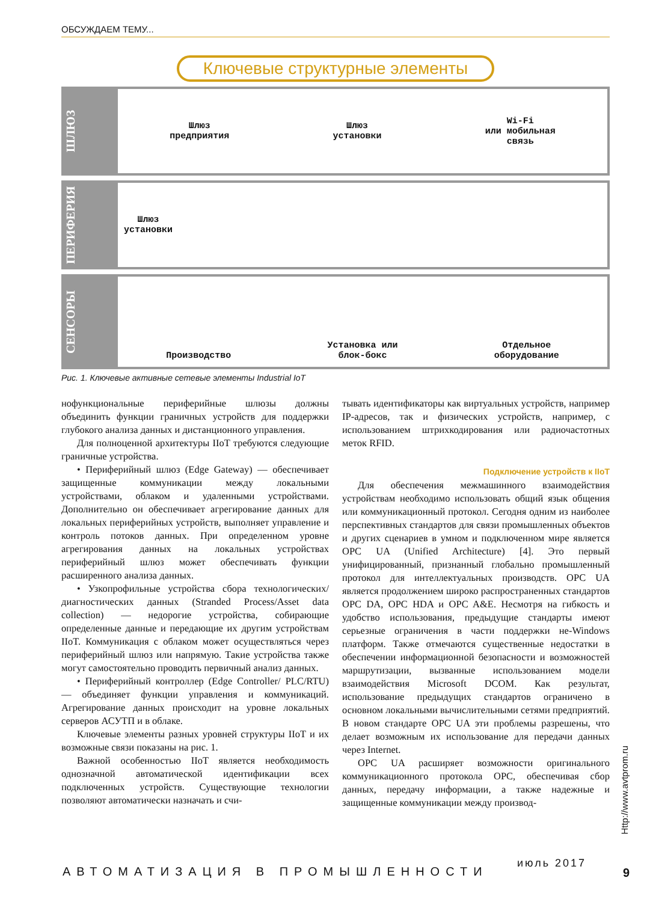ОБСУЖДАЕМ ТЕМУ...
Ключевые структурные элементы
ШЛЮЗ
Шлюз
предприятия
Шлюз
установки
Wi-Fi
или мобильная
связь
ПЕРИФЕРИЯ
Шлюз
установки
СЕНСОРЫ
Производство
Установка или
блок-бокс
Отдельное
оборудование
Рис. 1. Ключевые активные сетевые элементы Industrial IoT
нофункциональные периферийные шлюзы должны объединить функции граничных устройств для поддержки глубокого анализа данных и дистанционного управления.
Для полноценной архитектуры IIoT требуются следующие граничные устройства.
• Периферийный шлюз (Edge Gateway) — обеспечивает защищенные коммуникации между локальными устройствами, облаком и удаленными устройствами. Дополнительно он обеспечивает агрегирование данных для локальных периферийных устройств, выполняет управление и контроль потоков данных. При определенном уровне агрегирования данных на локальных устройствах периферийный шлюз может обеспечивать функции расширенного анализа данных.
• Узкопрофильные устройства сбора технологических/диагностических данных (Stranded Process/Asset data collection) — недорогие устройства, собирающие определенные данные и передающие их другим устройствам IIoT. Коммуникация с облаком может осуществляться через периферийный шлюз или напрямую. Такие устройства также могут самостоятельно проводить первичный анализ данных.
• Периферийный контроллер (Edge Controller/ PLC/RTU) — объединяет функции управления и коммуникаций. Агрегирование данных происходит на уровне локальных серверов АСУТП и в облаке.
Ключевые элементы разных уровней структуры IIoT и их возможные связи показаны на рис. 1.
Важной особенностью IIoT является необходимость однозначной автоматической идентификации всех подключенных устройств. Существующие технологии позволяют автоматически назначать и счи-
тывать идентификаторы как виртуальных устройств, например IP-адресов, так и физических устройств, например, с использованием штрихкодирования или радиочастотных меток RFID.
Подключение устройств к IIoT
Для обеспечения межмашинного взаимодействия устройствам необходимо использовать общий язык общения или коммуникационный протокол. Сегодня одним из наиболее перспективных стандартов для связи промышленных объектов и других сценариев в умном и подключенном мире является OPC UA (Unified Architecture) [4]. Это первый унифицированный, признанный глобально промышленный протокол для интеллектуальных производств. OPC UA является продолжением широко распространенных стандартов OPC DA, OPC HDA и OPC A&E. Несмотря на гибкость и удобство использования, предыдущие стандарты имеют серьезные ограничения в части поддержки не-Windows платформ. Также отмечаются существенные недостатки в обеспечении информационной безопасности и возможностей маршрутизации, вызванные использованием модели взаимодействия Microsoft DCOM. Как результат, использование предыдущих стандартов ограничено в основном локальными вычислительными сетями предприятий. В новом стандарте OPC UA эти проблемы разрешены, что делает возможным их использование для передачи данных через Internet.
OPC UA расширяет возможности оригинального коммуникационного протокола OPC, обеспечивая сбор данных, передачу информации, а также надежные и защищенные коммуникации между производ-
Http://www.avtprom.ru
АВТОМАТИЗАЦИЯ В ПРОМЫШЛЕННОСТИ
июль 2017
9